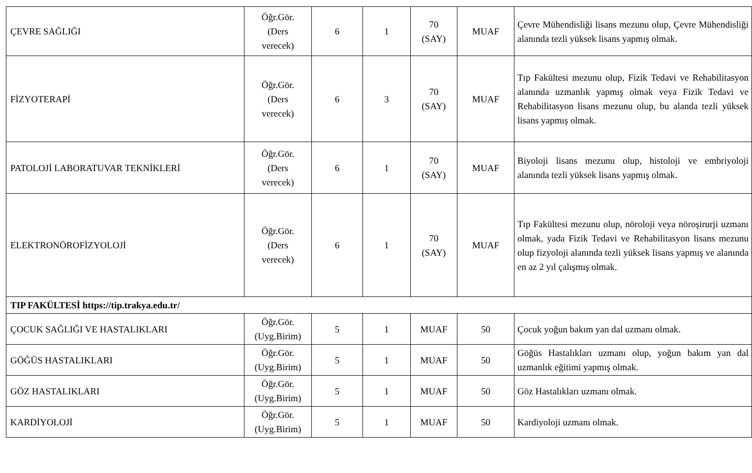| ÇEVRE SAĞLIĞI | Öğr.Gör. (Ders verecek) | 6 | 1 | 70 (SAY) | MUAF | Çevre Mühendisliği lisans mezunu olup, Çevre Mühendisliği alanında tezli yüksek lisans yapmış olmak. |
| FİZYOTERAPİ | Öğr.Gör. (Ders verecek) | 6 | 3 | 70 (SAY) | MUAF | Tıp Fakültesi mezunu olup, Fizik Tedavi ve Rehabilitasyon alanında uzmanlık yapmış olmak veya Fizik Tedavi ve Rehabilitasyon lisans mezunu olup, bu alanda tezli yüksek lisans yapmış olmak. |
| PATOLOJİ LABORATUVAR TEKNİKLERİ | Öğr.Gör. (Ders verecek) | 6 | 1 | 70 (SAY) | MUAF | Biyoloji lisans mezunu olup, histoloji ve embriyoloji alanında tezli yüksek lisans yapmış olmak. |
| ELEKTRONÖROFİZYOLOJİ | Öğr.Gör. (Ders verecek) | 6 | 1 | 70 (SAY) | MUAF | Tıp Fakültesi mezunu olup, nöroloji veya nöroşirurji uzmanı olmak, yada Fizik Tedavi ve Rehabilitasyon lisans mezunu olup fizyoloji alanında tezli yüksek lisans yapmış ve alanında en az 2 yıl çalışmış olmak. |
| TIP FAKÜLTESİ https://tip.trakya.edu.tr/ | | | | | | |
| ÇOCUK SAĞLIĞI VE HASTALIKLARI | Öğr.Gör. (Uyg.Birim) | 5 | 1 | MUAF | 50 | Çocuk yoğun bakım yan dal uzmanı olmak. |
| GÖĞÜS HASTALIKLARI | Öğr.Gör. (Uyg.Birim) | 5 | 1 | MUAF | 50 | Göğüs Hastalıkları uzmanı olup, yoğun bakım yan dal uzmanlık eğitimi yapmış olmak. |
| GÖZ HASTALIKLARI | Öğr.Gör. (Uyg.Birim) | 5 | 1 | MUAF | 50 | Göz Hastalıkları uzmanı olmak. |
| KARDİYOLOJİ | Öğr.Gör. (Uyg.Birim) | 5 | 1 | MUAF | 50 | Kardiyoloji uzmanı olmak. |